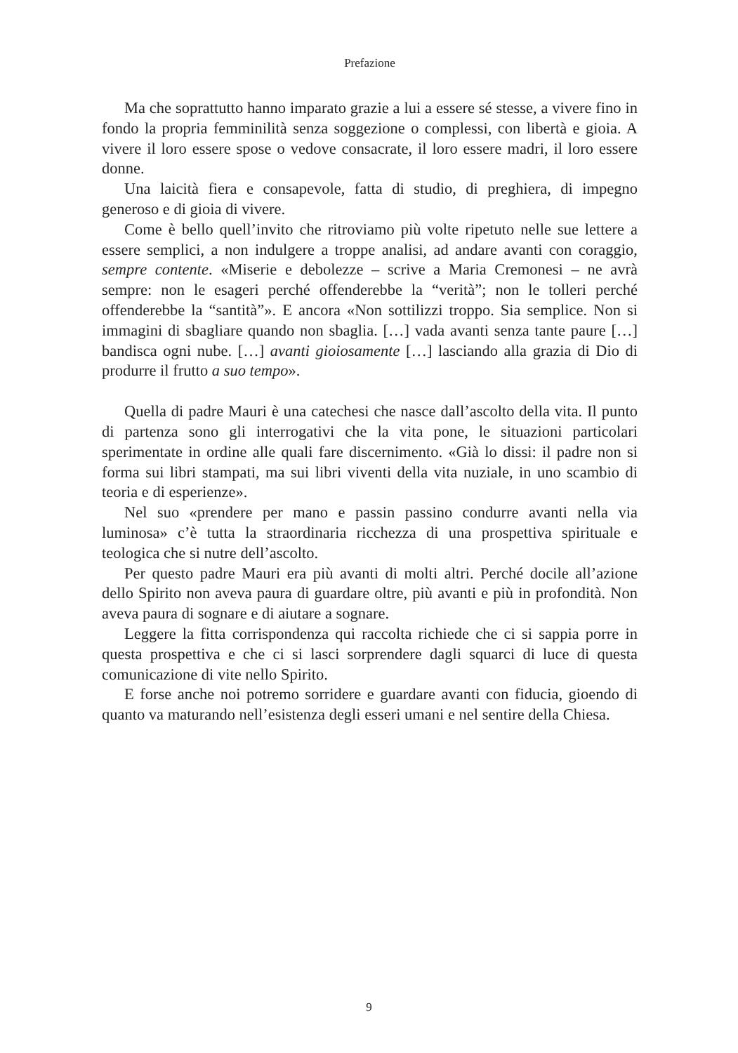Prefazione
Ma che soprattutto hanno imparato grazie a lui a essere sé stesse, a vivere fino in fondo la propria femminilità senza soggezione o complessi, con libertà e gioia. A vivere il loro essere spose o vedove consacrate, il loro essere madri, il loro essere donne.
Una laicità fiera e consapevole, fatta di studio, di preghiera, di impegno generoso e di gioia di vivere.
Come è bello quell’invito che ritroviamo più volte ripetuto nelle sue lettere a essere semplici, a non indulgere a troppe analisi, ad andare avanti con coraggio, sempre contente. «Miserie e debolezze – scrive a Maria Cremonesi – ne avrà sempre: non le esageri perché offenderebbe la “verità”; non le tolleri perché offenderebbe la “santità”». E ancora «Non sottilizzi troppo. Sia semplice. Non si immagini di sbagliare quando non sbaglia. […] vada avanti senza tante paure […] bandisca ogni nube. […] avanti gioiosamente […] lasciando alla grazia di Dio di produrre il frutto a suo tempo».
Quella di padre Mauri è una catechesi che nasce dall’ascolto della vita. Il punto di partenza sono gli interrogativi che la vita pone, le situazioni particolari sperimentate in ordine alle quali fare discernimento. «Già lo dissi: il padre non si forma sui libri stampati, ma sui libri viventi della vita nuziale, in uno scambio di teoria e di esperienze».
Nel suo «prendere per mano e passin passino condurre avanti nella via luminosa» c’è tutta la straordinaria ricchezza di una prospettiva spirituale e teologica che si nutre dell’ascolto.
Per questo padre Mauri era più avanti di molti altri. Perché docile all’azione dello Spirito non aveva paura di guardare oltre, più avanti e più in profondità. Non aveva paura di sognare e di aiutare a sognare.
Leggere la fitta corrispondenza qui raccolta richiede che ci si sappia porre in questa prospettiva e che ci si lasci sorprendere dagli squarci di luce di questa comunicazione di vite nello Spirito.
E forse anche noi potremo sorridere e guardare avanti con fiducia, gioendo di quanto va maturando nell’esistenza degli esseri umani e nel sentire della Chiesa.
9